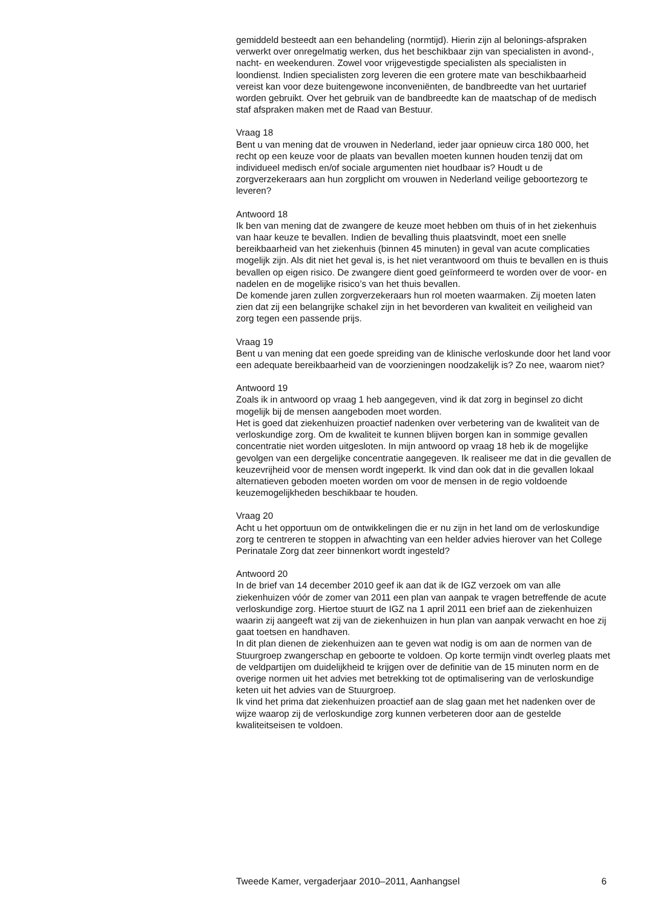gemiddeld besteedt aan een behandeling (normtijd). Hierin zijn al belonings-afspraken verwerkt over onregelmatig werken, dus het beschikbaar zijn van specialisten in avond-, nacht- en weekenduren. Zowel voor vrijgevestigde specialisten als specialisten in loondienst. Indien specialisten zorg leveren die een grotere mate van beschikbaarheid vereist kan voor deze buitengewone inconveniënten, de bandbreedte van het uurtarief worden gebruikt. Over het gebruik van de bandbreedte kan de maatschap of de medisch staf afspraken maken met de Raad van Bestuur.
Vraag 18
Bent u van mening dat de vrouwen in Nederland, ieder jaar opnieuw circa 180 000, het recht op een keuze voor de plaats van bevallen moeten kunnen houden tenzij dat om individueel medisch en/of sociale argumenten niet houdbaar is? Houdt u de zorgverzekeraars aan hun zorgplicht om vrouwen in Nederland veilige geboortezorg te leveren?
Antwoord 18
Ik ben van mening dat de zwangere de keuze moet hebben om thuis of in het ziekenhuis van haar keuze te bevallen. Indien de bevalling thuis plaatsvindt, moet een snelle bereikbaarheid van het ziekenhuis (binnen 45 minuten) in geval van acute complicaties mogelijk zijn. Als dit niet het geval is, is het niet verantwoord om thuis te bevallen en is thuis bevallen op eigen risico. De zwangere dient goed geïnformeerd te worden over de voor- en nadelen en de mogelijke risico’s van het thuis bevallen.
De komende jaren zullen zorgverzekeraars hun rol moeten waarmaken. Zij moeten laten zien dat zij een belangrijke schakel zijn in het bevorderen van kwaliteit en veiligheid van zorg tegen een passende prijs.
Vraag 19
Bent u van mening dat een goede spreiding van de klinische verloskunde door het land voor een adequate bereikbaarheid van de voorzieningen noodzakelijk is? Zo nee, waarom niet?
Antwoord 19
Zoals ik in antwoord op vraag 1 heb aangegeven, vind ik dat zorg in beginsel zo dicht mogelijk bij de mensen aangeboden moet worden.
Het is goed dat ziekenhuizen proactief nadenken over verbetering van de kwaliteit van de verloskundige zorg. Om de kwaliteit te kunnen blijven borgen kan in sommige gevallen concentratie niet worden uitgesloten. In mijn antwoord op vraag 18 heb ik de mogelijke gevolgen van een dergelijke concentratie aangegeven. Ik realiseer me dat in die gevallen de keuzevrijheid voor de mensen wordt ingeperkt. Ik vind dan ook dat in die gevallen lokaal alternatieven geboden moeten worden om voor de mensen in de regio voldoende keuzemogelijkheden beschikbaar te houden.
Vraag 20
Acht u het opportuun om de ontwikkelingen die er nu zijn in het land om de verloskundige zorg te centreren te stoppen in afwachting van een helder advies hierover van het College Perinatale Zorg dat zeer binnenkort wordt ingesteld?
Antwoord 20
In de brief van 14 december 2010 geef ik aan dat ik de IGZ verzoek om van alle ziekenhuizen vóór de zomer van 2011 een plan van aanpak te vragen betreffende de acute verloskundige zorg. Hiertoe stuurt de IGZ na 1 april 2011 een brief aan de ziekenhuizen waarin zij aangeeft wat zij van de ziekenhuizen in hun plan van aanpak verwacht en hoe zij gaat toetsen en handhaven.
In dit plan dienen de ziekenhuizen aan te geven wat nodig is om aan de normen van de Stuurgroep zwangerschap en geboorte te voldoen. Op korte termijn vindt overleg plaats met de veldpartijen om duidelijkheid te krijgen over de definitie van de 15 minuten norm en de overige normen uit het advies met betrekking tot de optimalisering van de verloskundige keten uit het advies van de Stuurgroep.
Ik vind het prima dat ziekenhuizen proactief aan de slag gaan met het nadenken over de wijze waarop zij de verloskundige zorg kunnen verbeteren door aan de gestelde kwaliteitseisen te voldoen.
Tweede Kamer, vergaderjaar 2010–2011, Aanhangsel 6